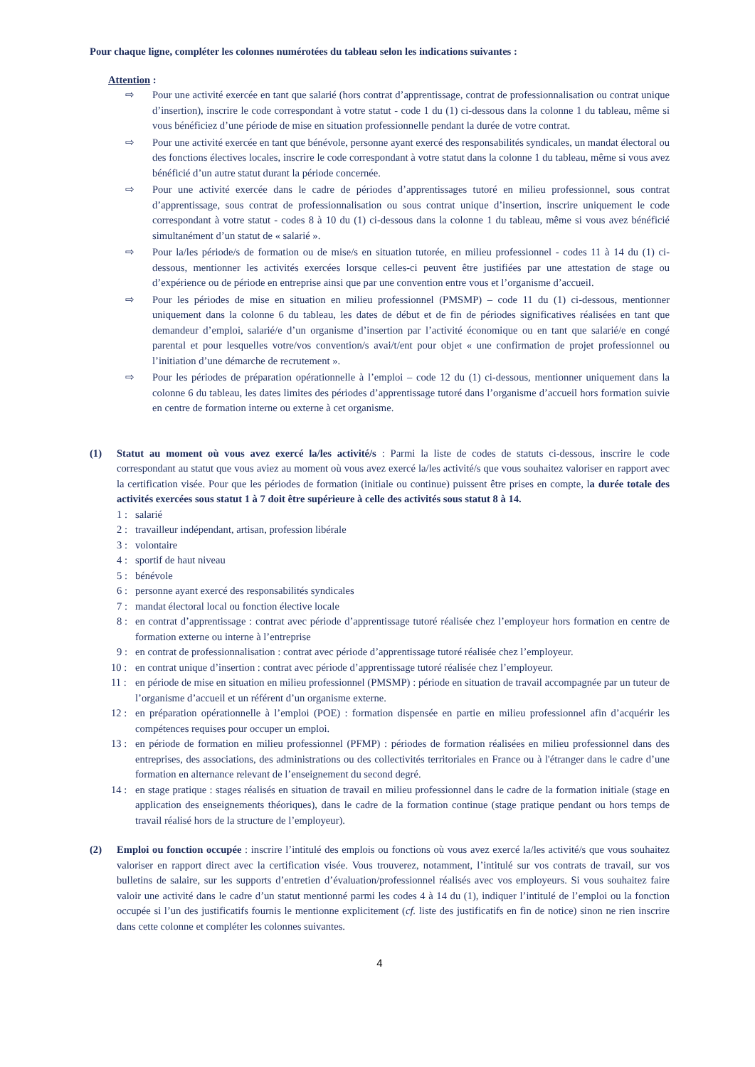Pour chaque ligne, compléter les colonnes numérotées du tableau selon les indications suivantes :
Attention :
⇨ Pour une activité exercée en tant que salarié (hors contrat d’apprentissage, contrat de professionnalisation ou contrat unique d’insertion), inscrire le code correspondant à votre statut - code 1 du (1) ci-dessous dans la colonne 1 du tableau, même si vous bénéficiez d’une période de mise en situation professionnelle pendant la durée de votre contrat.
⇨ Pour une activité exercée en tant que bénévole, personne ayant exercé des responsabilités syndicales, un mandat électoral ou des fonctions électives locales, inscrire le code correspondant à votre statut dans la colonne 1 du tableau, même si vous avez bénéficié d’un autre statut durant la période concernée.
⇨ Pour une activité exercée dans le cadre de périodes d’apprentissages tutoré en milieu professionnel, sous contrat d’apprentissage, sous contrat de professionnalisation ou sous contrat unique d’insertion, inscrire uniquement le code correspondant à votre statut - codes 8 à 10 du (1) ci-dessous dans la colonne 1 du tableau, même si vous avez bénéficié simultanément d’un statut de « salarié ».
⇨ Pour la/les période/s de formation ou de mise/s en situation tutorée, en milieu professionnel - codes 11 à 14 du (1) ci-dessous, mentionner les activités exercées lorsque celles-ci peuvent être justifiées par une attestation de stage ou d’expérience ou de période en entreprise ainsi que par une convention entre vous et l’organisme d’accueil.
⇨ Pour les périodes de mise en situation en milieu professionnel (PMSMP) – code 11 du (1) ci-dessous, mentionner uniquement dans la colonne 6 du tableau, les dates de début et de fin de périodes significatives réalisées en tant que demandeur d’emploi, salarié/e d’un organisme d’insertion par l’activité économique ou en tant que salarié/e en congé parental et pour lesquelles votre/vos convention/s avai/t/ent pour objet « une confirmation de projet professionnel ou l’initiation d’une démarche de recrutement ».
⇨ Pour les périodes de préparation opérationnelle à l’emploi – code 12 du (1) ci-dessous, mentionner uniquement dans la colonne 6 du tableau, les dates limites des périodes d’apprentissage tutoré dans l’organisme d’accueil hors formation suivie en centre de formation interne ou externe à cet organisme.
(1) Statut au moment où vous avez exercé la/les activité/s : Parmi la liste de codes de statuts ci-dessous, inscrire le code correspondant au statut que vous aviez au moment où vous avez exercé la/les activité/s que vous souhaitez valoriser en rapport avec la certification visée. Pour que les périodes de formation (initiale ou continue) puissent être prises en compte, la durée totale des activités exercées sous statut 1 à 7 doit être supérieure à celle des activités sous statut 8 à 14.
1 : salarié
2 : travailleur indépendant, artisan, profession libérale
3 : volontaire
4 : sportif de haut niveau
5 : bénévole
6 : personne ayant exercé des responsabilités syndicales
7 : mandat électoral local ou fonction élective locale
8 : en contrat d’apprentissage : contrat avec période d’apprentissage tutoré réalisée chez l’employeur hors formation en centre de formation externe ou interne à l’entreprise
9 : en contrat de professionnalisation : contrat avec période d’apprentissage tutoré réalisée chez l’employeur.
10 : en contrat unique d’insertion : contrat avec période d’apprentissage tutoré réalisée chez l’employeur.
11 : en période de mise en situation en milieu professionnel (PMSMP) : période en situation de travail accompagnée par un tuteur de l’organisme d’accueil et un référent d’un organisme externe.
12 : en préparation opérationnelle à l’emploi (POE) : formation dispensée en partie en milieu professionnel afin d’acquérir les compétences requises pour occuper un emploi.
13 : en période de formation en milieu professionnel (PFMP) : périodes de formation réalisées en milieu professionnel dans des entreprises, des associations, des administrations ou des collectivités territoriales en France ou à l'étranger dans le cadre d’une formation en alternance relevant de l’enseignement du second degré.
14 : en stage pratique : stages réalisés en situation de travail en milieu professionnel dans le cadre de la formation initiale (stage en application des enseignements théoriques), dans le cadre de la formation continue (stage pratique pendant ou hors temps de travail réalisé hors de la structure de l’employeur).
(2) Emploi ou fonction occupée : inscrire l’intitulé des emplois ou fonctions où vous avez exercé la/les activité/s que vous souhaitez valoriser en rapport direct avec la certification visée. Vous trouverez, notamment, l’intitulé sur vos contrats de travail, sur vos bulletins de salaire, sur les supports d’entretien d’évaluation/professionnel réalisés avec vos employeurs. Si vous souhaitez faire valoir une activité dans le cadre d’un statut mentionné parmi les codes 4 à 14 du (1), indiquer l’intitulé de l’emploi ou la fonction occupée si l’un des justificatifs fournis le mentionne explicitement (cf. liste des justificatifs en fin de notice) sinon ne rien inscrire dans cette colonne et compléter les colonnes suivantes.
4